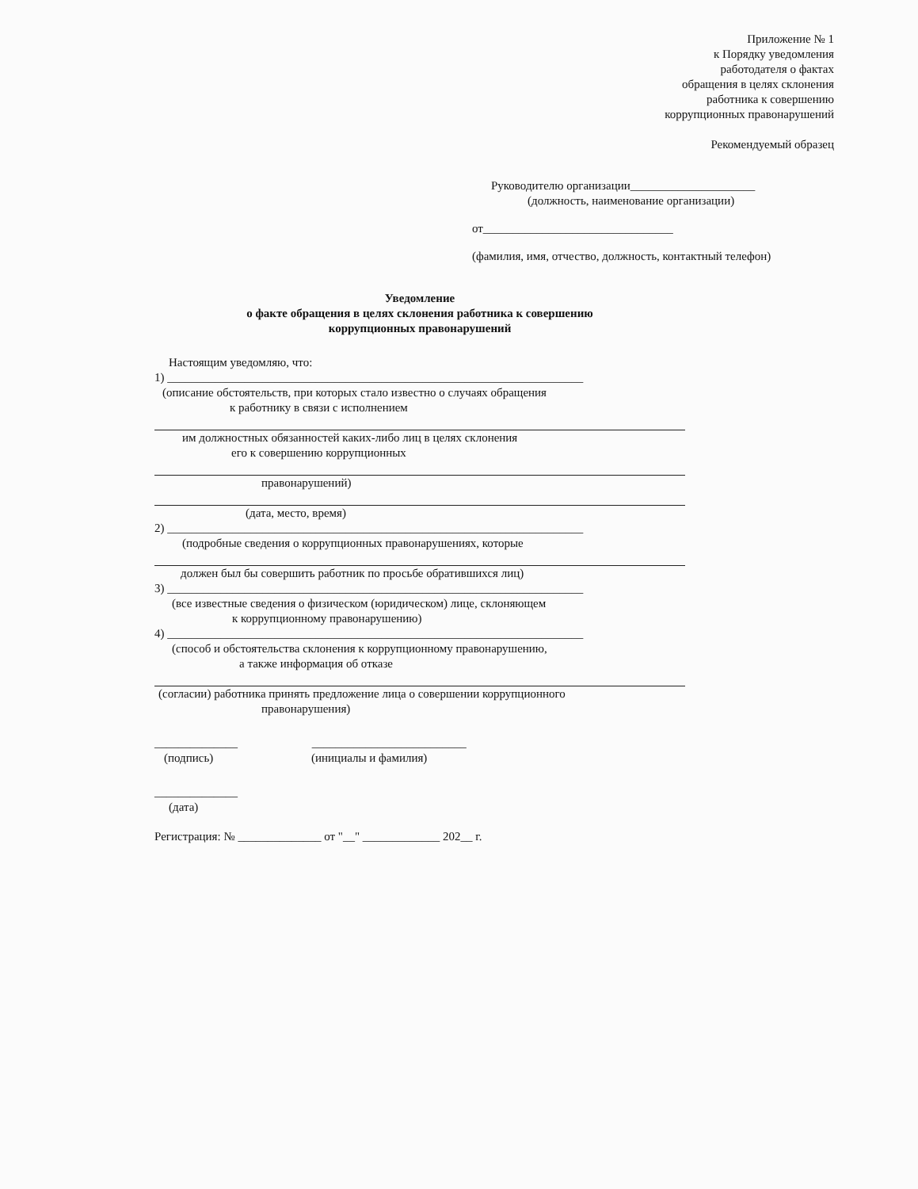Приложение № 1
к Порядку уведомления
работодателя о фактах
обращения в целях склонения
работника к совершению
коррупционных правонарушений
Рекомендуемый образец
Руководителю организации_____________________
(должность, наименование организации)
от________________________________
(фамилия, имя, отчество, должность, контактный телефон)
Уведомление
о факте обращения в целях склонения работника к совершению
коррупционных правонарушений
Настоящим уведомляю, что:
1) ______________________________________________________________________
(описание обстоятельств, при которых стало известно о случаях обращения
к работнику в связи с исполнением
им должностных обязанностей каких-либо лиц в целях склонения
его к совершению коррупционных
правонарушений)
(дата, место, время)
2) ______________________________________________________________________
(подробные сведения о коррупционных правонарушениях, которые
должен был бы совершить работник по просьбе обратившихся лиц)
3) ______________________________________________________________________
(все известные сведения о физическом (юридическом) лице, склоняющем
к коррупционному правонарушению)
4) ______________________________________________________________________
(способ и обстоятельства склонения к коррупционному правонарушению,
а также информация об отказе
(согласии) работника принять предложение лица о совершении коррупционного
правонарушения)
______________ __________________________
(подпись) (инициалы и фамилия)
______________
(дата)
Регистрация: № ______________ от "__" _____________ 202__ г.